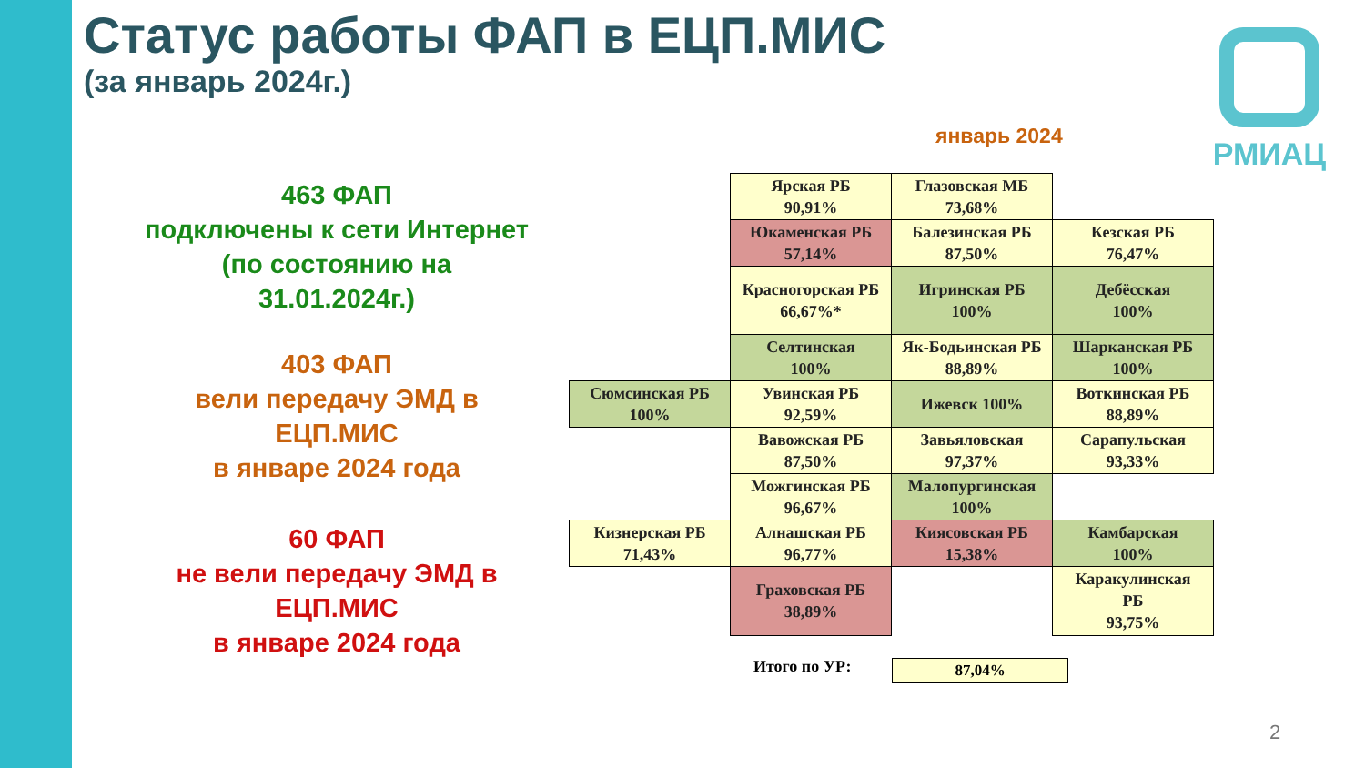Статус работы ФАП в ЕЦП.МИС
(за январь 2024г.)
РМИАЦ
январь 2024
463 ФАП
подключены к сети Интернет
(по состоянию на
31.01.2024г.)
403 ФАП
вели передачу ЭМД в
ЕЦП.МИС
в январе 2024 года
60 ФАП
не вели передачу ЭМД в
ЕЦП.МИС
в январе 2024 года
| | Ярская РБ 90,91% | Глазовская МБ 73,68% | |
| | Юкаменская РБ 57,14% | Балезинская РБ 87,50% | Кезская РБ 76,47% |
| | Красногорская РБ 66,67%* | Игринская РБ 100% | Дебёсская 100% |
| | Селтинская 100% | Як-Бодьинская РБ 88,89% | Шарканская РБ 100% |
| Сюмсинская РБ 100% | Увинская РБ 92,59% | Ижевск 100% | Воткинская РБ 88,89% |
| | Вавожская РБ 87,50% | Завьяловская 97,37% | Сарапульская 93,33% |
| | Можгинская РБ 96,67% | Малопургинская 100% | |
| Кизнерская РБ 71,43% | Алнашская РБ 96,77% | Киясовская РБ 15,38% | Камбарская 100% |
| | Граховская РБ 38,89% | | Каракулинская РБ 93,75% |
Итого по УР: 87,04%
2